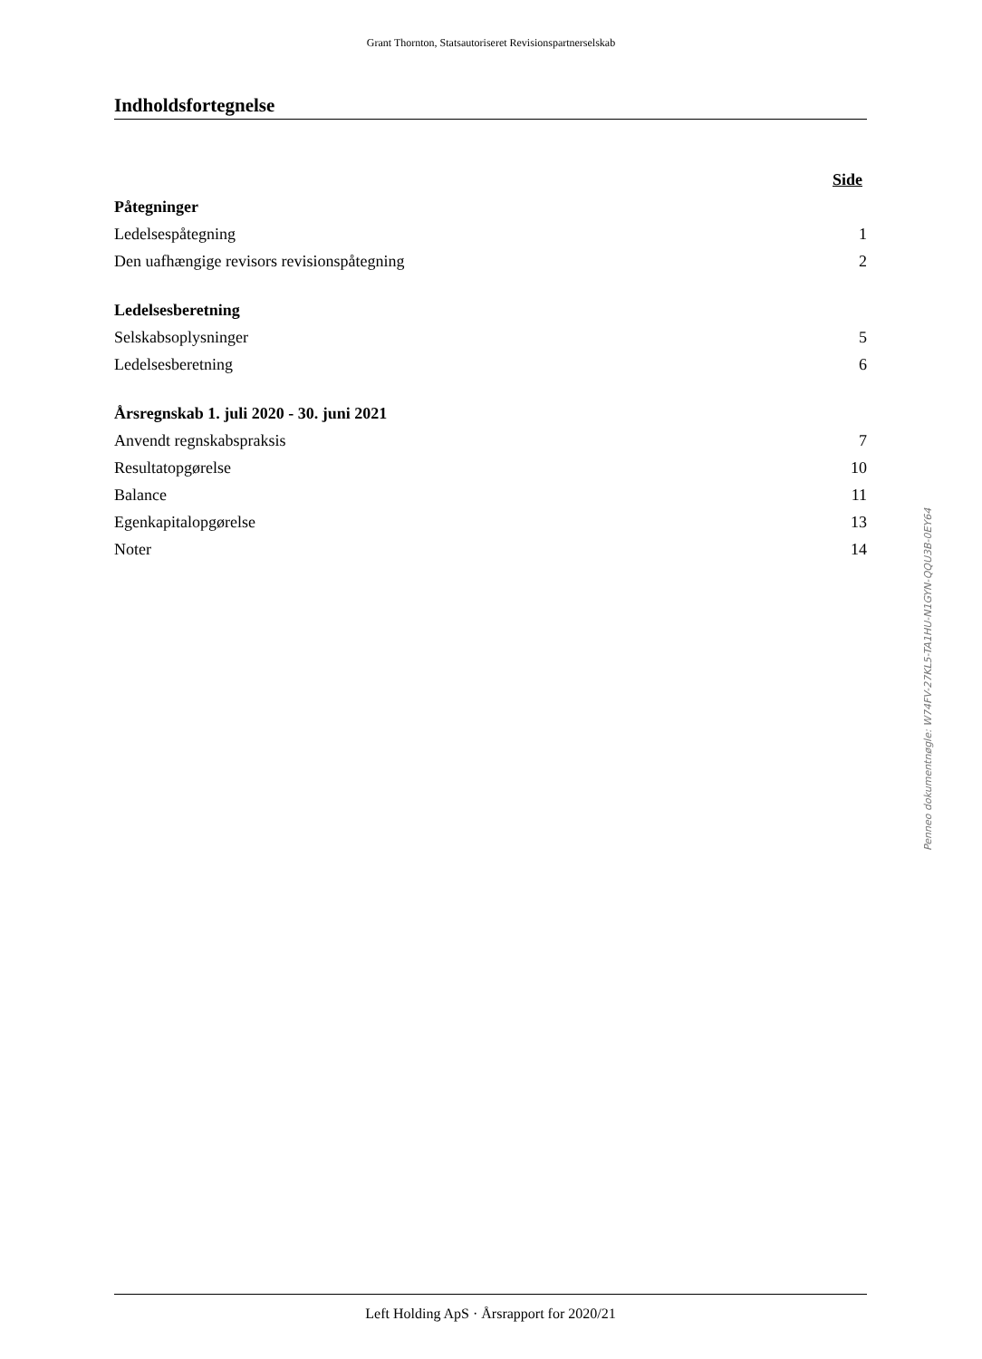Grant Thornton, Statsautoriseret Revisionspartnerselskab
Indholdsfortegnelse
Side
Påtegninger
Ledelsespåtegning 1
Den uafhængige revisors revisionspåtegning 2
Ledelsesberetning
Selskabsoplysninger 5
Ledelsesberetning 6
Årsregnskab 1. juli 2020 - 30. juni 2021
Anvendt regnskabspraksis 7
Resultatopgørelse 10
Balance 11
Egenkapitalopgørelse 13
Noter 14
Penneo dokumentnøgle: W74FV-27KL5-TA1HU-N1GYN-QQU3B-0EY64
Left Holding ApS · Årsrapport for 2020/21